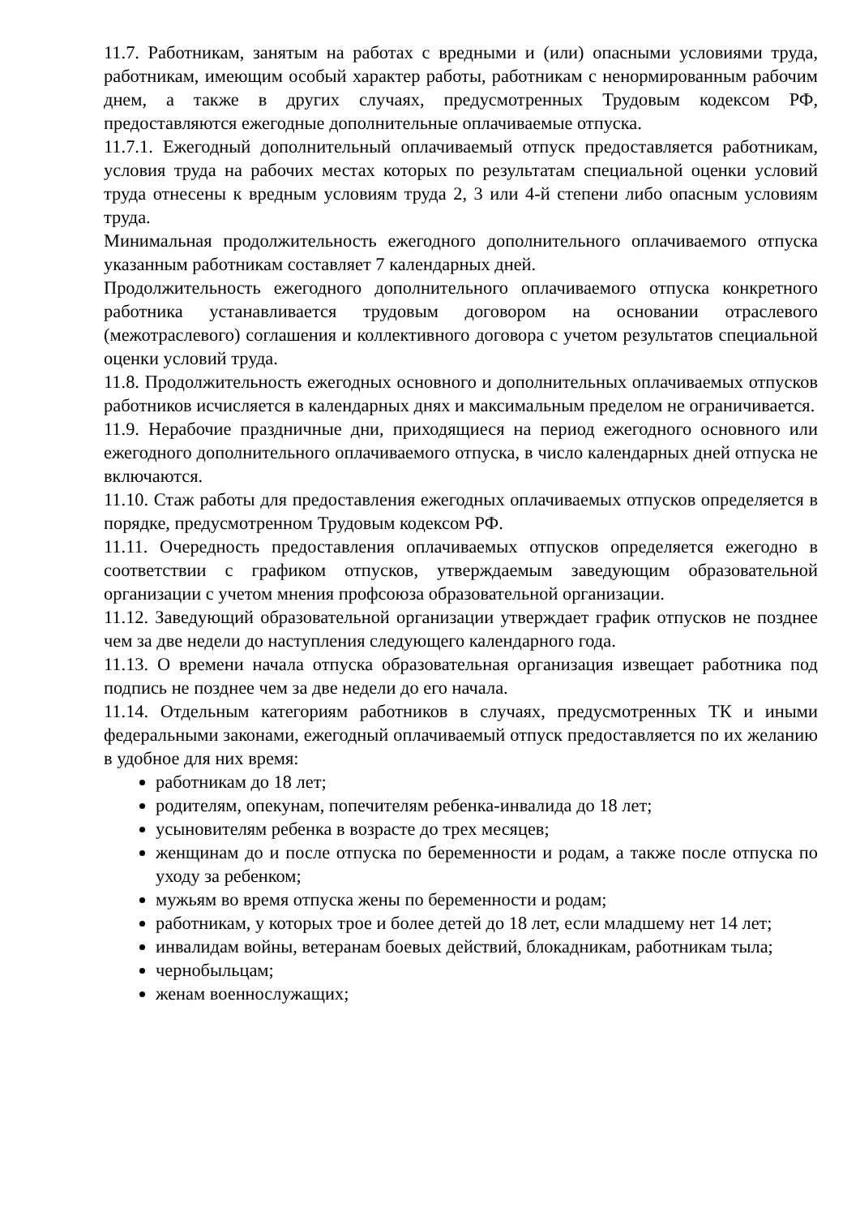11.7. Работникам, занятым на работах с вредными и (или) опасными условиями труда, работникам, имеющим особый характер работы, работникам с ненормированным рабочим днем, а также в других случаях, предусмотренных Трудовым кодексом РФ, предоставляются ежегодные дополнительные оплачиваемые отпуска.
11.7.1. Ежегодный дополнительный оплачиваемый отпуск предоставляется работникам, условия труда на рабочих местах которых по результатам специальной оценки условий труда отнесены к вредным условиям труда 2, 3 или 4-й степени либо опасным условиям труда.
Минимальная продолжительность ежегодного дополнительного оплачиваемого отпуска указанным работникам составляет 7 календарных дней.
Продолжительность ежегодного дополнительного оплачиваемого отпуска конкретного работника устанавливается трудовым договором на основании отраслевого (межотраслевого) соглашения и коллективного договора с учетом результатов специальной оценки условий труда.
11.8. Продолжительность ежегодных основного и дополнительных оплачиваемых отпусков работников исчисляется в календарных днях и максимальным пределом не ограничивается.
11.9. Нерабочие праздничные дни, приходящиеся на период ежегодного основного или ежегодного дополнительного оплачиваемого отпуска, в число календарных дней отпуска не включаются.
11.10. Стаж работы для предоставления ежегодных оплачиваемых отпусков определяется в порядке, предусмотренном Трудовым кодексом РФ.
11.11. Очередность предоставления оплачиваемых отпусков определяется ежегодно в соответствии с графиком отпусков, утверждаемым заведующим образовательной организации с учетом мнения профсоюза образовательной организации.
11.12. Заведующий образовательной организации утверждает график отпусков не позднее чем за две недели до наступления следующего календарного года.
11.13. О времени начала отпуска образовательная организация извещает работника под подпись не позднее чем за две недели до его начала.
11.14. Отдельным категориям работников в случаях, предусмотренных ТК и иными федеральными законами, ежегодный оплачиваемый отпуск предоставляется по их желанию в удобное для них время:
работникам до 18 лет;
родителям, опекунам, попечителям ребенка-инвалида до 18 лет;
усыновителям ребенка в возрасте до трех месяцев;
женщинам до и после отпуска по беременности и родам, а также после отпуска по уходу за ребенком;
мужьям во время отпуска жены по беременности и родам;
работникам, у которых трое и более детей до 18 лет, если младшему нет 14 лет;
инвалидам войны, ветеранам боевых действий, блокадникам, работникам тыла;
чернобыльцам;
женам военнослужащих;